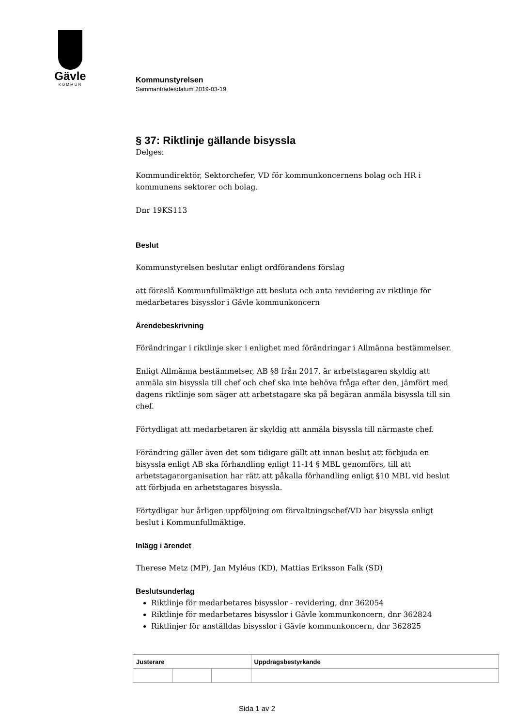Gävle
KOMMUN
Kommunstyrelsen
Sammanträdesdatum 2019-03-19
§ 37: Riktlinje gällande bisyssla
Delges:
Kommundirektör, Sektorchefer, VD för kommunkoncernens bolag och HR i kommunens sektorer och bolag.
Dnr 19KS113
Beslut
Kommunstyrelsen beslutar enligt ordförandens förslag
att föreslå Kommunfullmäktige att besluta och anta revidering av riktlinje för medarbetares bisysslor i Gävle kommunkoncern
Ärendebeskrivning
Förändringar i riktlinje sker i enlighet med förändringar i Allmänna bestämmelser.
Enligt Allmänna bestämmelser, AB §8 från 2017, är arbetstagaren skyldig att anmäla sin bisyssla till chef och chef ska inte behöva fråga efter den, jämfört med dagens riktlinje som säger att arbetstagare ska på begäran anmäla bisyssla till sin chef.
Förtydligat att medarbetaren är skyldig att anmäla bisyssla till närmaste chef.
Förändring gäller även det som tidigare gällt att innan beslut att förbjuda en bisyssla enligt AB ska förhandling enligt 11-14 § MBL genomförs, till att arbetstagarorganisation har rätt att påkalla förhandling enligt §10 MBL vid beslut att förbjuda en arbetstagares bisyssla.
Förtydligar hur årligen uppföljning om förvaltningschef/VD har bisyssla enligt beslut i Kommunfullmäktige.
Inlägg i ärendet
Therese Metz (MP), Jan Myléus (KD), Mattias Eriksson Falk (SD)
Beslutsunderlag
Riktlinje för medarbetares bisysslor - revidering, dnr 362054
Riktlinje för medarbetares bisysslor i Gävle kommunkoncern, dnr 362824
Riktlinjer för anställdas bisysslor i Gävle kommunkoncern, dnr 362825
| Justerare | | | Uppdragsbestyrkande |
| --- | --- | --- | --- |
Sida 1 av 2